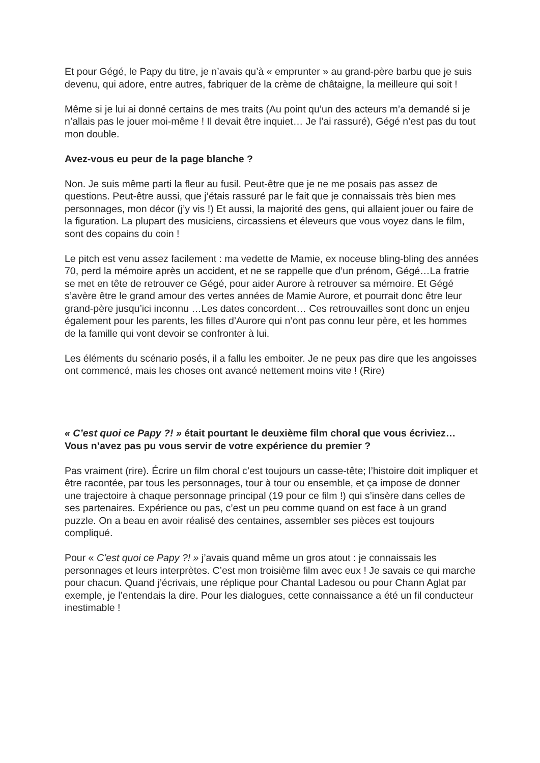Et pour Gégé, le Papy du titre, je n’avais qu’à « emprunter » au grand-père barbu que je suis devenu, qui adore, entre autres, fabriquer de la crème de châtaigne, la meilleure qui soit !
Même si je lui ai donné certains de mes traits (Au point qu’un des acteurs m’a demandé si je n’allais pas le jouer moi-même ! Il devait être inquiet… Je l’ai rassuré), Gégé n’est pas du tout mon double.
Avez-vous eu peur de la page blanche ?
Non. Je suis même parti la fleur au fusil. Peut-être que je ne me posais pas assez de questions. Peut-être aussi, que j’étais rassuré par le fait que je connaissais très bien mes personnages, mon décor (j’y vis !) Et aussi, la majorité des gens, qui allaient jouer ou faire de la figuration. La plupart des musiciens, circassiens et éleveurs que vous voyez dans le film, sont des copains du coin !
Le pitch est venu assez facilement : ma vedette de Mamie, ex noceuse bling-bling des années 70, perd la mémoire après un accident, et ne se rappelle que d’un prénom, Gégé…La fratrie se met en tête de retrouver ce Gégé, pour aider Aurore à retrouver sa mémoire. Et Gégé s’avère être le grand amour des vertes années de Mamie Aurore, et pourrait donc être leur grand-père jusqu’ici inconnu …Les dates concordent… Ces retrouvailles sont donc un enjeu également pour les parents, les filles d’Aurore qui n’ont pas connu leur père, et les hommes de la famille qui vont devoir se confronter à lui.
Les éléments du scénario posés, il a fallu les emboiter. Je ne peux pas dire que les angoisses ont commencé, mais les choses ont avancé nettement moins vite ! (Rire)
« C’est quoi ce Papy ?! » était pourtant le deuxième film choral que vous écriviez…Vous n’avez pas pu vous servir de votre expérience du premier ?
Pas vraiment (rire). Écrire un film choral c’est toujours un casse-tête; l’histoire doit impliquer et être racontée, par tous les personnages, tour à tour ou ensemble, et ça impose de donner une trajectoire à chaque personnage principal (19 pour ce film !) qui s’insère dans celles de ses partenaires. Expérience ou pas, c’est un peu comme quand on est face à un grand puzzle. On a beau en avoir réalisé des centaines, assembler ses pièces est toujours compliqué.
Pour « C’est quoi ce Papy ?! » j’avais quand même un gros atout : je connaissais les personnages et leurs interprètes. C’est mon troisième film avec eux ! Je savais ce qui marche pour chacun. Quand j’écrivais, une réplique pour Chantal Ladesou ou pour Chann Aglat par exemple, je l’entendais la dire. Pour les dialogues, cette connaissance a été un fil conducteur inestimable !